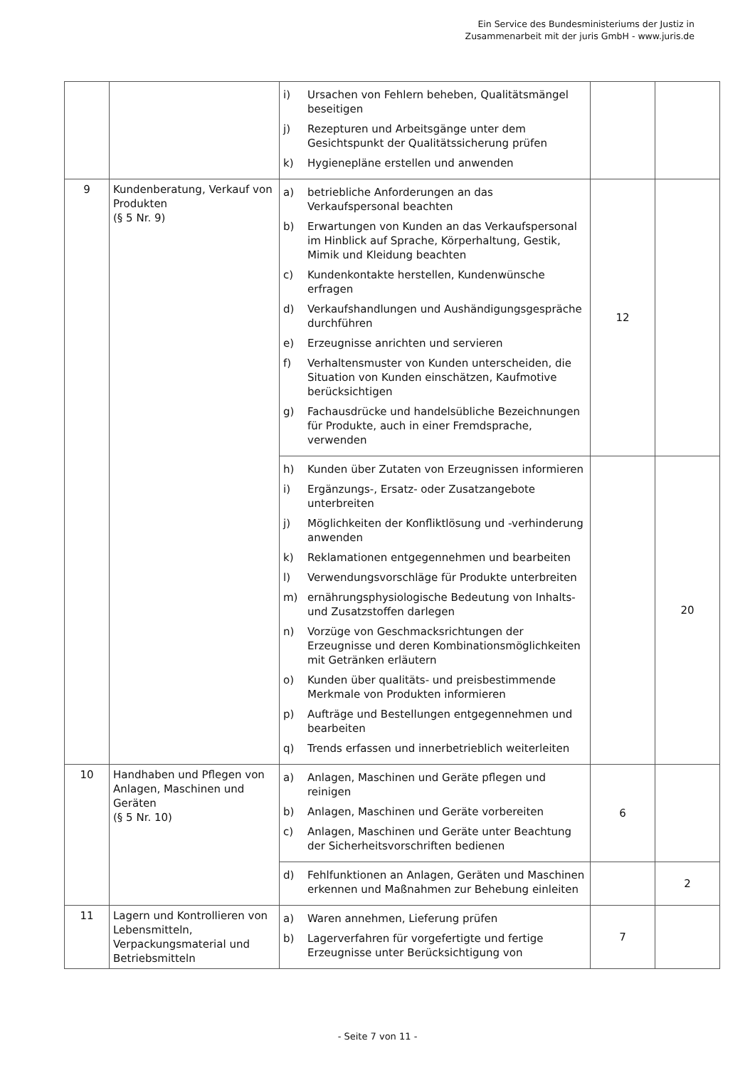Ein Service des Bundesministeriums der Justiz in
Zusammenarbeit mit der juris GmbH - www.juris.de
| | | i) Ursachen von Fehlern beheben, Qualitätsmängel beseitigen j) Rezepturen und Arbeitsgänge unter dem Gesichtspunkt der Qualitätssicherung prüfen k) Hygienepläne erstellen und anwenden | | |
| 9 | Kundenberatung, Verkauf von Produkten (§ 5 Nr. 9) | a) betriebliche Anforderungen an das Verkaufspersonal beachten b) Erwartungen von Kunden an das Verkaufspersonal im Hinblick auf Sprache, Körperhaltung, Gestik, Mimik und Kleidung beachten c) Kundenkontakte herstellen, Kundenwünsche erfragen d) Verkaufshandlungen und Aushändigungsgespräche durchführen e) Erzeugnisse anrichten und servieren f) Verhaltensmuster von Kunden unterscheiden, die Situation von Kunden einschätzen, Kaufmotive berücksichtigen g) Fachausdrücke und handelsübliche Bezeichnungen für Produkte, auch in einer Fremdsprache, verwenden | 12 | |
| | | h) Kunden über Zutaten von Erzeugnissen informieren i) Ergänzungs-, Ersatz- oder Zusatzangebote unterbreiten j) Möglichkeiten der Konfliktlösung und -verhinderung anwenden k) Reklamationen entgegennehmen und bearbeiten l) Verwendungsvorschläge für Produkte unterbreiten m) ernährungsphysiologische Bedeutung von Inhalts- und Zusatzstoffen darlegen n) Vorzüge von Geschmacksrichtungen der Erzeugnisse und deren Kombinationsmöglichkeiten mit Getränken erläutern o) Kunden über qualitäts- und preisbestimmende Merkmale von Produkten informieren p) Aufträge und Bestellungen entgegennehmen und bearbeiten q) Trends erfassen und innerbetrieblich weiterleiten | | 20 |
| 10 | Handhaben und Pflegen von Anlagen, Maschinen und Geräten (§ 5 Nr. 10) | a) Anlagen, Maschinen und Geräte pflegen und reinigen b) Anlagen, Maschinen und Geräte vorbereiten c) Anlagen, Maschinen und Geräte unter Beachtung der Sicherheitsvorschriften bedienen | 6 | |
| | | d) Fehlfunktionen an Anlagen, Geräten und Maschinen erkennen und Maßnahmen zur Behebung einleiten | | 2 |
| 11 | Lagern und Kontrollieren von Lebensmitteln, Verpackungsmaterial und Betriebsmitteln | a) Waren annehmen, Lieferung prüfen b) Lagerverfahren für vorgefertigte und fertige Erzeugnisse unter Berücksichtigung von | 7 | |
- Seite 7 von 11 -